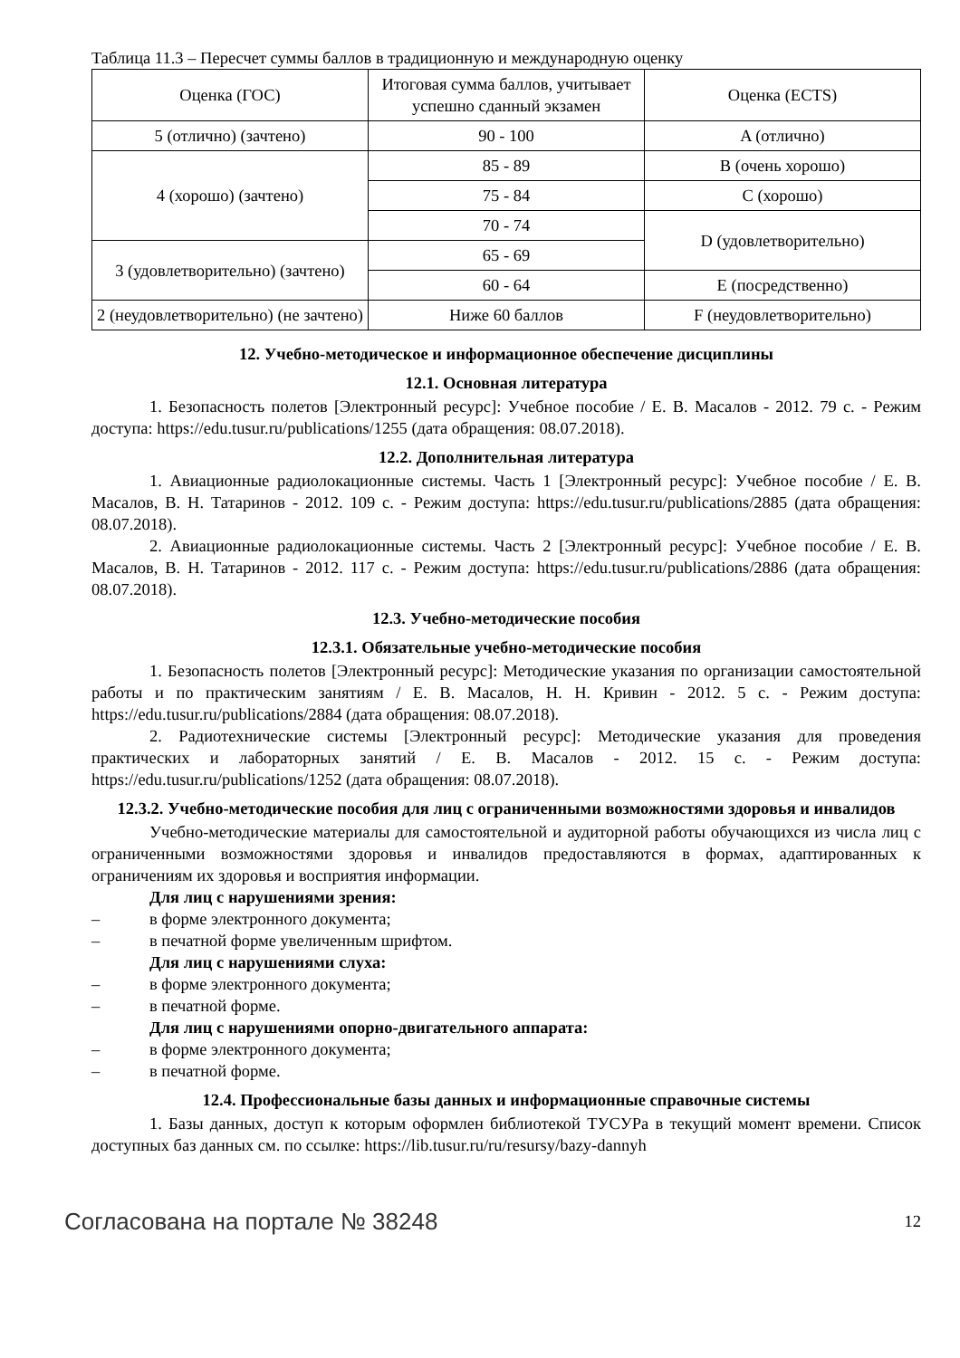Таблица 11.3 – Пересчет суммы баллов в традиционную и международную оценку
| Оценка (ГОС) | Итоговая сумма баллов, учитывает успешно сданный экзамен | Оценка (ECTS) |
| 5 (отлично) (зачтено) | 90 - 100 | A (отлично) |
| 4 (хорошо) (зачтено) | 85 - 89 | B (очень хорошо) |
| | 75 - 84 | C (хорошо) |
| | 70 - 74 | D (удовлетворительно) |
| 3 (удовлетворительно) (зачтено) | 65 - 69 | |
| | 60 - 64 | E (посредственно) |
| 2 (неудовлетворительно) (не зачтено) | Ниже 60 баллов | F (неудовлетворительно) |
12. Учебно-методическое и информационное обеспечение дисциплины
12.1. Основная литература
1. Безопасность полетов [Электронный ресурс]: Учебное пособие / Е. В. Масалов - 2012. 79 с. - Режим доступа: https://edu.tusur.ru/publications/1255 (дата обращения: 08.07.2018).
12.2. Дополнительная литература
1. Авиационные радиолокационные системы. Часть 1 [Электронный ресурс]: Учебное пособие / Е. В. Масалов, В. Н. Татаринов - 2012. 109 с. - Режим доступа: https://edu.tusur.ru/publications/2885 (дата обращения: 08.07.2018).
2. Авиационные радиолокационные системы. Часть 2 [Электронный ресурс]: Учебное пособие / Е. В. Масалов, В. Н. Татаринов - 2012. 117 с. - Режим доступа: https://edu.tusur.ru/publications/2886 (дата обращения: 08.07.2018).
12.3. Учебно-методические пособия
12.3.1. Обязательные учебно-методические пособия
1. Безопасность полетов [Электронный ресурс]: Методические указания по организации самостоятельной работы и по практическим занятиям / Е. В. Масалов, Н. Н. Кривин - 2012. 5 с. - Режим доступа: https://edu.tusur.ru/publications/2884 (дата обращения: 08.07.2018).
2. Радиотехнические системы [Электронный ресурс]: Методические указания для проведения практических и лабораторных занятий / Е. В. Масалов - 2012. 15 с. - Режим доступа: https://edu.tusur.ru/publications/1252 (дата обращения: 08.07.2018).
12.3.2. Учебно-методические пособия для лиц с ограниченными возможностями здоровья и инвалидов
Учебно-методические материалы для самостоятельной и аудиторной работы обучающихся из числа лиц с ограниченными возможностями здоровья и инвалидов предоставляются в формах, адаптированных к ограничениям их здоровья и восприятия информации.
Для лиц с нарушениями зрения:
– в форме электронного документа;
– в печатной форме увеличенным шрифтом.
Для лиц с нарушениями слуха:
– в форме электронного документа;
– в печатной форме.
Для лиц с нарушениями опорно-двигательного аппарата:
– в форме электронного документа;
– в печатной форме.
12.4. Профессиональные базы данных и информационные справочные системы
1. Базы данных, доступ к которым оформлен библиотекой ТУСУРа в текущий момент времени. Список доступных баз данных см. по ссылке: https://lib.tusur.ru/ru/resursy/bazy-dannyh
Согласована на портале № 38248 12